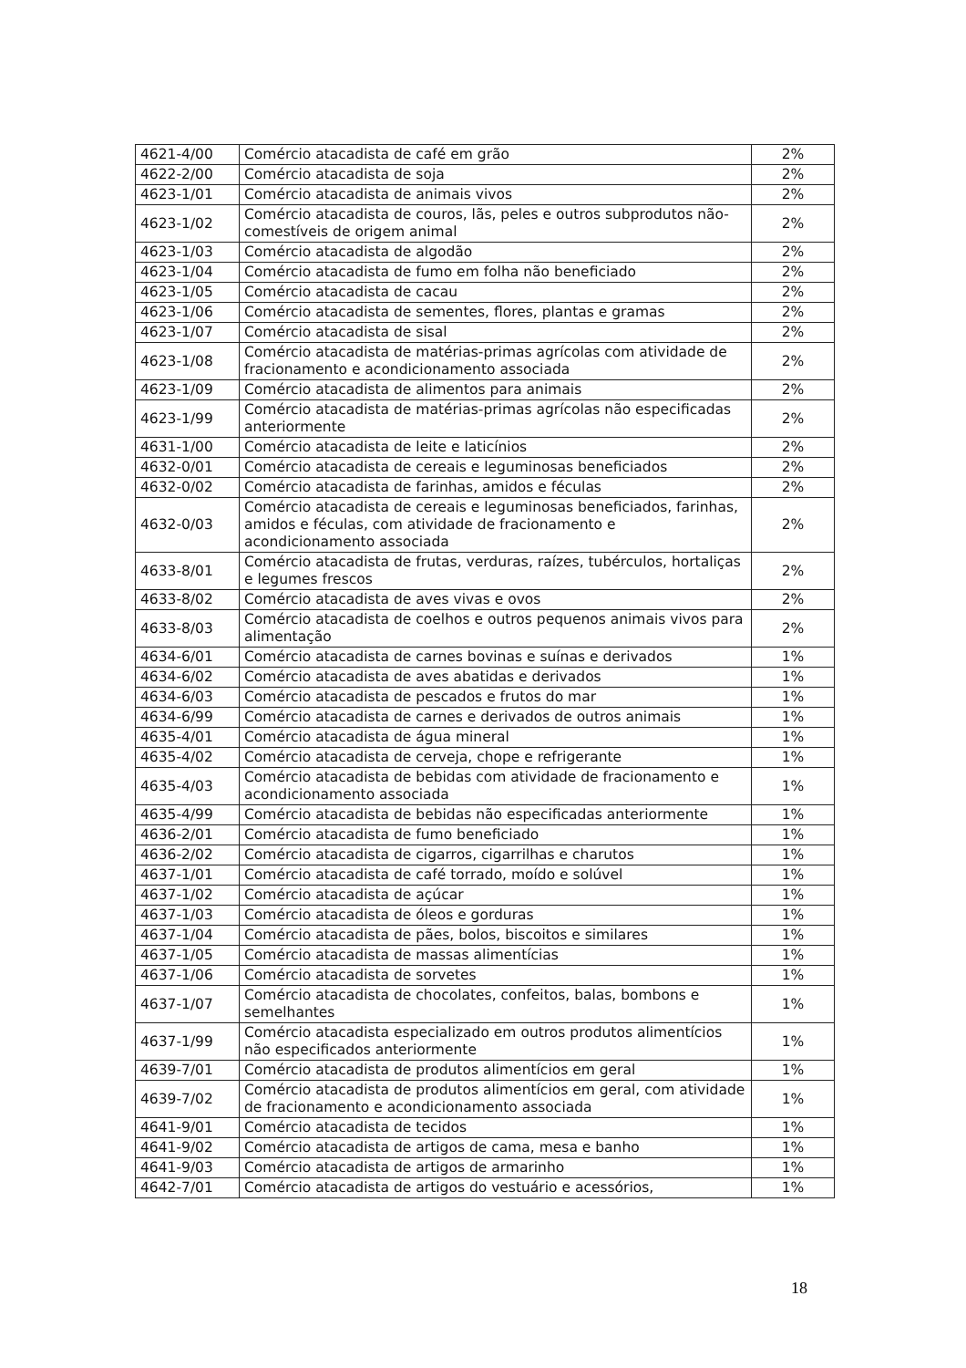| 4621-4/00 | Comércio atacadista de café em grão | 2% |
| 4622-2/00 | Comércio atacadista de soja | 2% |
| 4623-1/01 | Comércio atacadista de animais vivos | 2% |
| 4623-1/02 | Comércio atacadista de couros, lãs, peles e outros subprodutos não-comestíveis de origem animal | 2% |
| 4623-1/03 | Comércio atacadista de algodão | 2% |
| 4623-1/04 | Comércio atacadista de fumo em folha não beneficiado | 2% |
| 4623-1/05 | Comércio atacadista de cacau | 2% |
| 4623-1/06 | Comércio atacadista de sementes, flores, plantas e gramas | 2% |
| 4623-1/07 | Comércio atacadista de sisal | 2% |
| 4623-1/08 | Comércio atacadista de matérias-primas agrícolas com atividade de fracionamento e acondicionamento associada | 2% |
| 4623-1/09 | Comércio atacadista de alimentos para animais | 2% |
| 4623-1/99 | Comércio atacadista de matérias-primas agrícolas não especificadas anteriormente | 2% |
| 4631-1/00 | Comércio atacadista de leite e laticínios | 2% |
| 4632-0/01 | Comércio atacadista de cereais e leguminosas beneficiados | 2% |
| 4632-0/02 | Comércio atacadista de farinhas, amidos e féculas | 2% |
| 4632-0/03 | Comércio atacadista de cereais e leguminosas beneficiados, farinhas, amidos e féculas, com atividade de fracionamento e acondicionamento associada | 2% |
| 4633-8/01 | Comércio atacadista de frutas, verduras, raízes, tubérculos, hortaliças e legumes frescos | 2% |
| 4633-8/02 | Comércio atacadista de aves vivas e ovos | 2% |
| 4633-8/03 | Comércio atacadista de coelhos e outros pequenos animais vivos para alimentação | 2% |
| 4634-6/01 | Comércio atacadista de carnes bovinas e suínas e derivados | 1% |
| 4634-6/02 | Comércio atacadista de aves abatidas e derivados | 1% |
| 4634-6/03 | Comércio atacadista de pescados e frutos do mar | 1% |
| 4634-6/99 | Comércio atacadista de carnes e derivados de outros animais | 1% |
| 4635-4/01 | Comércio atacadista de água mineral | 1% |
| 4635-4/02 | Comércio atacadista de cerveja, chope e refrigerante | 1% |
| 4635-4/03 | Comércio atacadista de bebidas com atividade de fracionamento e acondicionamento associada | 1% |
| 4635-4/99 | Comércio atacadista de bebidas não especificadas anteriormente | 1% |
| 4636-2/01 | Comércio atacadista de fumo beneficiado | 1% |
| 4636-2/02 | Comércio atacadista de cigarros, cigarrilhas e charutos | 1% |
| 4637-1/01 | Comércio atacadista de café torrado, moído e solúvel | 1% |
| 4637-1/02 | Comércio atacadista de açúcar | 1% |
| 4637-1/03 | Comércio atacadista de óleos e gorduras | 1% |
| 4637-1/04 | Comércio atacadista de pães, bolos, biscoitos e similares | 1% |
| 4637-1/05 | Comércio atacadista de massas alimentícias | 1% |
| 4637-1/06 | Comércio atacadista de sorvetes | 1% |
| 4637-1/07 | Comércio atacadista de chocolates, confeitos, balas, bombons e semelhantes | 1% |
| 4637-1/99 | Comércio atacadista especializado em outros produtos alimentícios não especificados anteriormente | 1% |
| 4639-7/01 | Comércio atacadista de produtos alimentícios em geral | 1% |
| 4639-7/02 | Comércio atacadista de produtos alimentícios em geral, com atividade de fracionamento e acondicionamento associada | 1% |
| 4641-9/01 | Comércio atacadista de tecidos | 1% |
| 4641-9/02 | Comércio atacadista de artigos de cama, mesa e banho | 1% |
| 4641-9/03 | Comércio atacadista de artigos de armarinho | 1% |
| 4642-7/01 | Comércio atacadista de artigos do vestuário e acessórios, | 1% |
18